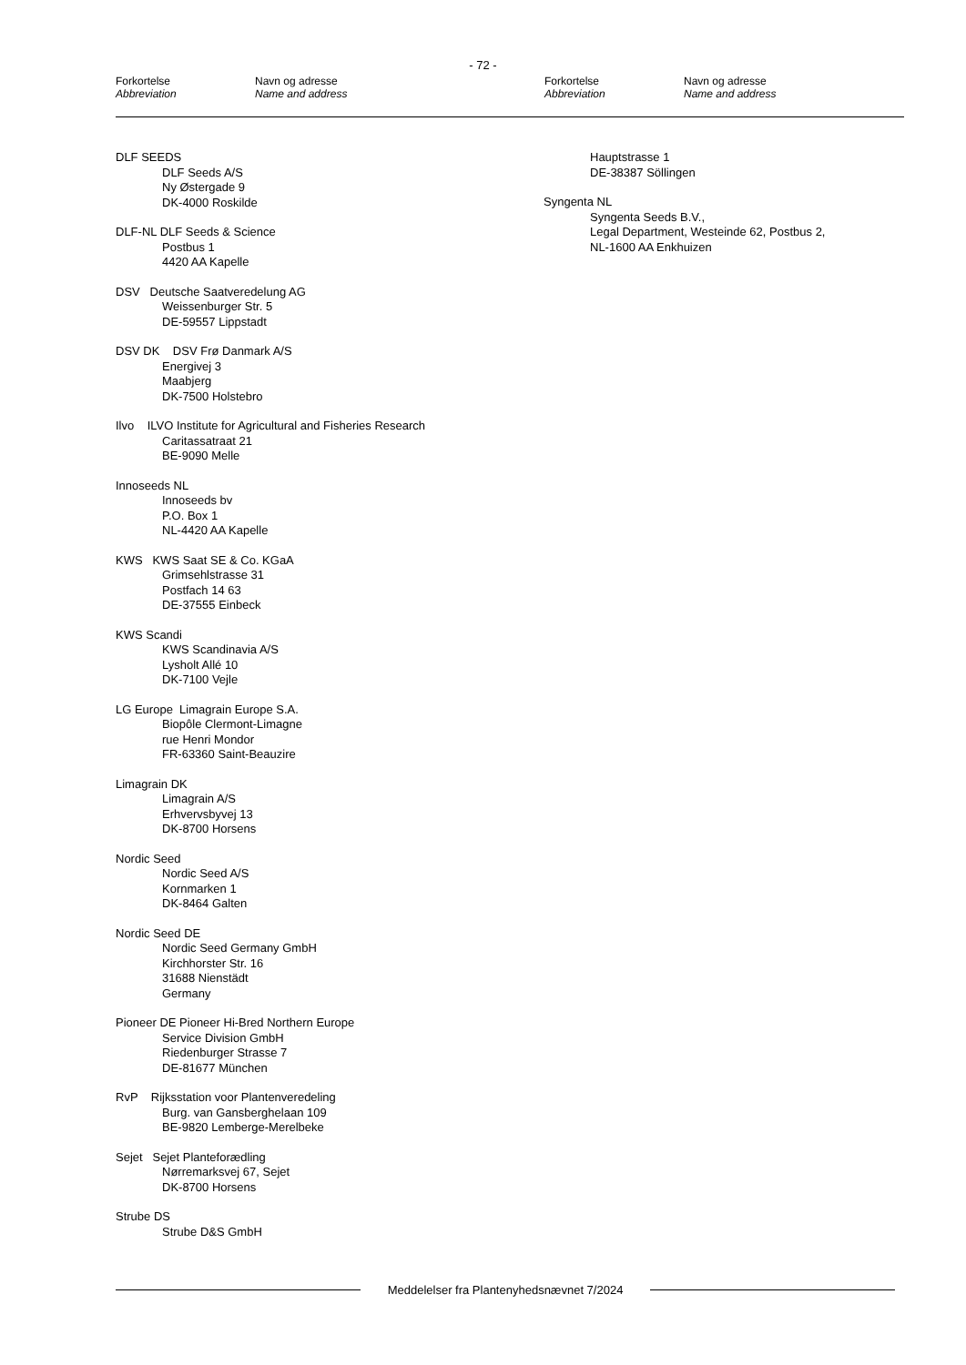- 72 -
Forkortelse
Abbreviation
Navn og adresse
Name and address
Forkortelse
Abbreviation
Navn og adresse
Name and address
DLF SEEDS
DLF Seeds A/S
Ny Østergade 9
DK-4000 Roskilde
DLF-NL DLF Seeds & Science
Postbus 1
4420 AA Kapelle
DSV Deutsche Saatveredelung AG
Weissenburger Str. 5
DE-59557 Lippstadt
DSV DK DSV Frø Danmark A/S
Energivej 3
Maabjerg
DK-7500 Holstebro
Ilvo ILVO Institute for Agricultural and Fisheries Research
Caritassatraat 21
BE-9090 Melle
Innoseeds NL
Innoseeds bv
P.O. Box 1
NL-4420 AA Kapelle
KWS KWS Saat SE & Co. KGaA
Grimsehlstrasse 31
Postfach 14 63
DE-37555 Einbeck
KWS Scandi
KWS Scandinavia A/S
Lysholt Allé 10
DK-7100 Vejle
LG Europe Limagrain Europe S.A.
Biopôle Clermont-Limagne
rue Henri Mondor
FR-63360 Saint-Beauzire
Limagrain DK
Limagrain A/S
Erhvervsbyvej 13
DK-8700 Horsens
Nordic Seed
Nordic Seed A/S
Kornmarken 1
DK-8464 Galten
Nordic Seed DE
Nordic Seed Germany GmbH
Kirchhorster Str. 16
31688 Nienstädt
Germany
Pioneer DE Pioneer Hi-Bred Northern Europe
Service Division GmbH
Riedenburger Strasse 7
DE-81677 München
RvP Rijksstation voor Plantenveredeling
Burg. van Gansberghelaan 109
BE-9820 Lemberge-Merelbeke
Sejet Sejet Planteforædling
Nørremarksvej 67, Sejet
DK-8700 Horsens
Strube DS
Strube D&S GmbH
Hauptstrasse 1
DE-38387 Söllingen
Syngenta NL
Syngenta Seeds B.V.,
Legal Department, Westeinde 62, Postbus 2,
NL-1600 AA Enkhuizen
Meddelelser fra Plantenyhedsnævnet 7/2024